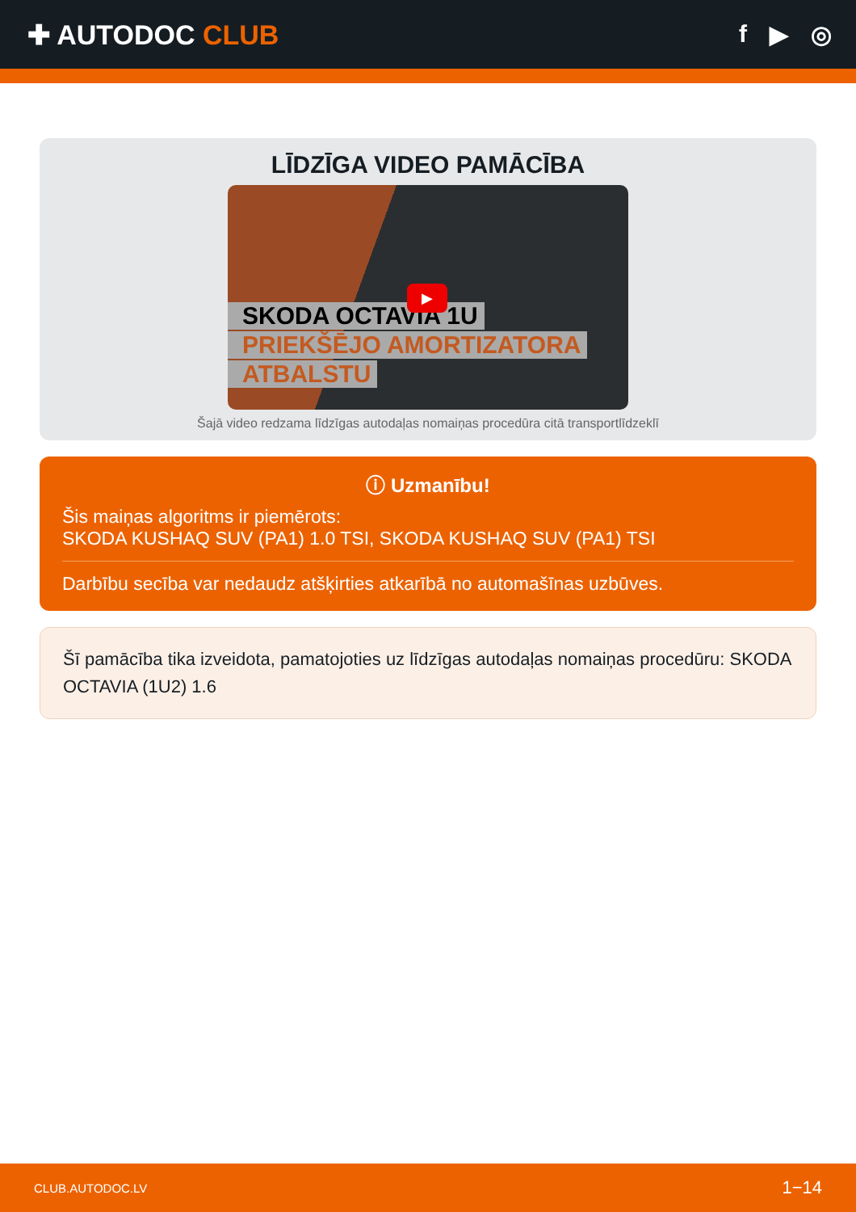✚ AUTODOC CLUB f ▶ ◎
LĪDZĪGA VIDEO PAMĀCĪBA
SKODA OCTAVIA 1U
PRIEKŠĒJO AMORTIZATORA
ATBALSTU
▶
Šajā video redzama līdzīgas autodaļas nomaiņas procedūra citā transportlīdzeklī
ⓘ Uzmanību!
Šis maiņas algoritms ir piemērots:
SKODA KUSHAQ SUV (PA1) 1.0 TSI, SKODA KUSHAQ SUV (PA1) TSI
Darbību secība var nedaudz atšķirties atkarībā no automašīnas uzbūves.
Šī pamācība tika izveidota, pamatojoties uz līdzīgas autodaļas nomaiņas procedūru: SKODA OCTAVIA (1U2) 1.6
CLUB.AUTODOC.LV 1−14